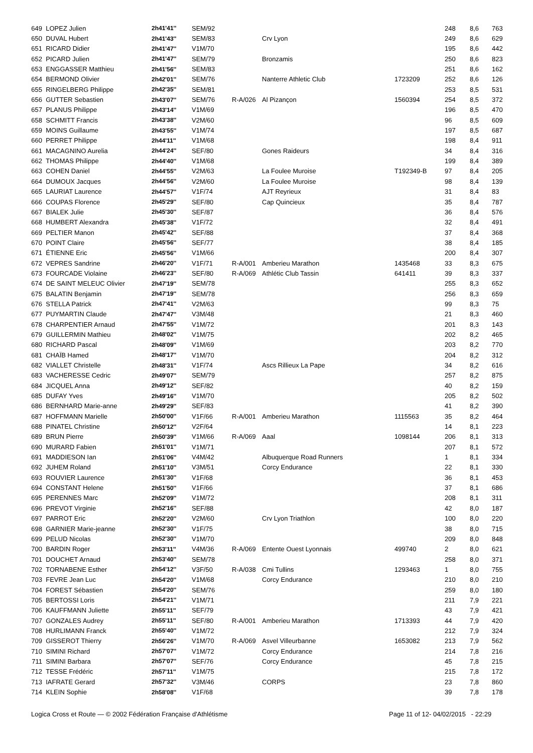| 649 | LOPEZ Julien | 2h41'41'' | SEM/92 | | | | 248 | 8,6 | 763 |
| 650 | DUVAL Hubert | 2h41'43'' | SEM/83 | | Crv Lyon | | 249 | 8,6 | 629 |
| 651 | RICARD Didier | 2h41'47'' | V1M/70 | | | | 195 | 8,6 | 442 |
| 652 | PICARD Julien | 2h41'47'' | SEM/79 | | Bronzamis | | 250 | 8,6 | 823 |
| 653 | ENGGASSER Matthieu | 2h41'56'' | SEM/83 | | | | 251 | 8,6 | 162 |
| 654 | BERMOND Olivier | 2h42'01'' | SEM/76 | | Nanterre Athletic Club | 1723209 | 252 | 8,6 | 126 |
| 655 | RINGELBERG Philippe | 2h42'35'' | SEM/81 | | | | 253 | 8,5 | 531 |
| 656 | GUTTER Sebastien | 2h43'07'' | SEM/76 | R-A/026 | Al Pizançon | 1560394 | 254 | 8,5 | 372 |
| 657 | PLANUS Philippe | 2h43'14'' | V1M/69 | | | | 196 | 8,5 | 470 |
| 658 | SCHMITT Francis | 2h43'38'' | V2M/60 | | | | 96 | 8,5 | 609 |
| 659 | MOINS Guillaume | 2h43'55'' | V1M/74 | | | | 197 | 8,5 | 687 |
| 660 | PERRET Philippe | 2h44'11'' | V1M/68 | | | | 198 | 8,4 | 911 |
| 661 | MACAGNINO Aurelia | 2h44'24'' | SEF/80 | | Gones Raideurs | | 34 | 8,4 | 316 |
| 662 | THOMAS Philippe | 2h44'40'' | V1M/68 | | | | 199 | 8,4 | 389 |
| 663 | COHEN Daniel | 2h44'55'' | V2M/63 | | La Foulee Muroise | T192349-B | 97 | 8,4 | 205 |
| 664 | DUMOUX Jacques | 2h44'56'' | V2M/60 | | La Foulee Muroise | | 98 | 8,4 | 139 |
| 665 | LAURIAT Laurence | 2h44'57'' | V1F/74 | | AJT Reyrieux | | 31 | 8,4 | 83 |
| 666 | COUPAS Florence | 2h45'29'' | SEF/80 | | Cap Quincieux | | 35 | 8,4 | 787 |
| 667 | BIALEK Julie | 2h45'30'' | SEF/87 | | | | 36 | 8,4 | 576 |
| 668 | HUMBERT Alexandra | 2h45'38'' | V1F/72 | | | | 32 | 8,4 | 491 |
| 669 | PELTIER Manon | 2h45'42'' | SEF/88 | | | | 37 | 8,4 | 368 |
| 670 | POINT Claire | 2h45'56'' | SEF/77 | | | | 38 | 8,4 | 185 |
| 671 | ÉTIENNE Eric | 2h45'56'' | V1M/66 | | | | 200 | 8,4 | 307 |
| 672 | VEPRES Sandrine | 2h46'20'' | V1F/71 | R-A/001 | Amberieu Marathon | 1435468 | 33 | 8,3 | 675 |
| 673 | FOURCADE Violaine | 2h46'23'' | SEF/80 | R-A/069 | Athlétic Club Tassin | 641411 | 39 | 8,3 | 337 |
| 674 | DE SAINT MELEUC Olivier | 2h47'19'' | SEM/78 | | | | 255 | 8,3 | 652 |
| 675 | BALATIN Benjamin | 2h47'19'' | SEM/78 | | | | 256 | 8,3 | 659 |
| 676 | STELLA Patrick | 2h47'41'' | V2M/63 | | | | 99 | 8,3 | 75 |
| 677 | PUYMARTIN Claude | 2h47'47'' | V3M/48 | | | | 21 | 8,3 | 460 |
| 678 | CHARPENTIER Arnaud | 2h47'55'' | V1M/72 | | | | 201 | 8,3 | 143 |
| 679 | GUILLERMIN Mathieu | 2h48'02'' | V1M/75 | | | | 202 | 8,2 | 465 |
| 680 | RICHARD Pascal | 2h48'09'' | V1M/69 | | | | 203 | 8,2 | 770 |
| 681 | CHAÏB Hamed | 2h48'17'' | V1M/70 | | | | 204 | 8,2 | 312 |
| 682 | VIALLET Christelle | 2h48'31'' | V1F/74 | | Ascs Rillieux La Pape | | 34 | 8,2 | 616 |
| 683 | VACHERESSE Cedric | 2h49'07'' | SEM/79 | | | | 257 | 8,2 | 875 |
| 684 | JICQUEL Anna | 2h49'12'' | SEF/82 | | | | 40 | 8,2 | 159 |
| 685 | DUFAY Yves | 2h49'16'' | V1M/70 | | | | 205 | 8,2 | 502 |
| 686 | BERNHARD Marie-anne | 2h49'29'' | SEF/83 | | | | 41 | 8,2 | 390 |
| 687 | HOFFMANN Marielle | 2h50'00'' | V1F/66 | R-A/001 | Amberieu Marathon | 1115563 | 35 | 8,2 | 464 |
| 688 | PINATEL Christine | 2h50'12'' | V2F/64 | | | | 14 | 8,1 | 223 |
| 689 | BRUN Pierre | 2h50'39'' | V1M/66 | R-A/069 | Aaal | 1098144 | 206 | 8,1 | 313 |
| 690 | MURARD Fabien | 2h51'01'' | V1M/71 | | | | 207 | 8,1 | 572 |
| 691 | MADDIESON Ian | 2h51'06'' | V4M/42 | | Albuquerque Road Runners | | 1 | 8,1 | 334 |
| 692 | JUHEM Roland | 2h51'10'' | V3M/51 | | Corcy Endurance | | 22 | 8,1 | 330 |
| 693 | ROUVIER Laurence | 2h51'30'' | V1F/68 | | | | 36 | 8,1 | 453 |
| 694 | CONSTANT Helene | 2h51'50'' | V1F/66 | | | | 37 | 8,1 | 686 |
| 695 | PERENNES Marc | 2h52'09'' | V1M/72 | | | | 208 | 8,1 | 311 |
| 696 | PREVOT Virginie | 2h52'16'' | SEF/88 | | | | 42 | 8,0 | 187 |
| 697 | PARROT Eric | 2h52'20'' | V2M/60 | | Crv Lyon Triathlon | | 100 | 8,0 | 220 |
| 698 | GARNIER Marie-jeanne | 2h52'30'' | V1F/75 | | | | 38 | 8,0 | 715 |
| 699 | PELUD Nicolas | 2h52'30'' | V1M/70 | | | | 209 | 8,0 | 848 |
| 700 | BARDIN Roger | 2h53'11'' | V4M/36 | R-A/069 | Entente Ouest Lyonnais | 499740 | 2 | 8,0 | 621 |
| 701 | DOUCHET Arnaud | 2h53'40'' | SEM/78 | | | | 258 | 8,0 | 371 |
| 702 | TORNABENE Esther | 2h54'12'' | V3F/50 | R-A/038 | Cmi Tullins | 1293463 | 1 | 8,0 | 755 |
| 703 | FEVRE Jean Luc | 2h54'20'' | V1M/68 | | Corcy Endurance | | 210 | 8,0 | 210 |
| 704 | FOREST Sébastien | 2h54'20'' | SEM/76 | | | | 259 | 8,0 | 180 |
| 705 | BERTOSSI Loris | 2h54'21'' | V1M/71 | | | | 211 | 7,9 | 221 |
| 706 | KAUFFMANN Juliette | 2h55'11'' | SEF/79 | | | | 43 | 7,9 | 421 |
| 707 | GONZALES Audrey | 2h55'11'' | SEF/80 | R-A/001 | Amberieu Marathon | 1713393 | 44 | 7,9 | 420 |
| 708 | HURLIMANN Franck | 2h55'40'' | V1M/72 | | | | 212 | 7,9 | 324 |
| 709 | GISSEROT Thierry | 2h56'26'' | V1M/70 | R-A/069 | Asvel Villeurbanne | 1653082 | 213 | 7,9 | 562 |
| 710 | SIMINI Richard | 2h57'07'' | V1M/72 | | Corcy Endurance | | 214 | 7,8 | 216 |
| 711 | SIMINI Barbara | 2h57'07'' | SEF/76 | | Corcy Endurance | | 45 | 7,8 | 215 |
| 712 | TESSE Frédéric | 2h57'11'' | V1M/75 | | | | 215 | 7,8 | 172 |
| 713 | IAFRATE Gerard | 2h57'32'' | V3M/46 | | CORPS | | 23 | 7,8 | 860 |
| 714 | KLEIN Sophie | 2h58'08'' | V1F/68 | | | | 39 | 7,8 | 178 |
Logica Cross et Route — © 2002 Fédération Française d'Athlétisme
Page 11 of 12- 04/02/2015 - 22:29